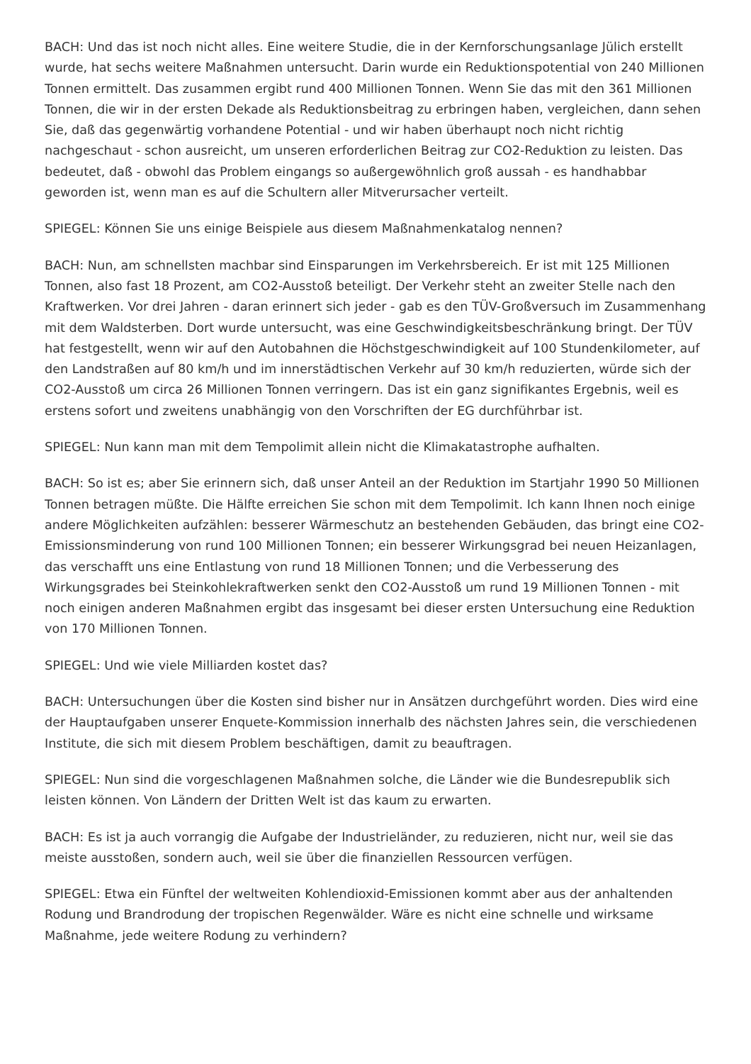BACH: Und das ist noch nicht alles. Eine weitere Studie, die in der Kernforschungsanlage Jülich erstellt wurde, hat sechs weitere Maßnahmen untersucht. Darin wurde ein Reduktionspotential von 240 Millionen Tonnen ermittelt. Das zusammen ergibt rund 400 Millionen Tonnen. Wenn Sie das mit den 361 Millionen Tonnen, die wir in der ersten Dekade als Reduktionsbeitrag zu erbringen haben, vergleichen, dann sehen Sie, daß das gegenwärtig vorhandene Potential - und wir haben überhaupt noch nicht richtig nachgeschaut - schon ausreicht, um unseren erforderlichen Beitrag zur CO2-Reduktion zu leisten. Das bedeutet, daß - obwohl das Problem eingangs so außergewöhnlich groß aussah - es handhabbar geworden ist, wenn man es auf die Schultern aller Mitverursacher verteilt.
SPIEGEL: Können Sie uns einige Beispiele aus diesem Maßnahmenkatalog nennen?
BACH: Nun, am schnellsten machbar sind Einsparungen im Verkehrsbereich. Er ist mit 125 Millionen Tonnen, also fast 18 Prozent, am CO2-Ausstoß beteiligt. Der Verkehr steht an zweiter Stelle nach den Kraftwerken. Vor drei Jahren - daran erinnert sich jeder - gab es den TÜV-Großversuch im Zusammenhang mit dem Waldsterben. Dort wurde untersucht, was eine Geschwindigkeitsbeschränkung bringt. Der TÜV hat festgestellt, wenn wir auf den Autobahnen die Höchstgeschwindigkeit auf 100 Stundenkilometer, auf den Landstraßen auf 80 km/h und im innerstädtischen Verkehr auf 30 km/h reduzierten, würde sich der CO2-Ausstoß um circa 26 Millionen Tonnen verringern. Das ist ein ganz signifikantes Ergebnis, weil es erstens sofort und zweitens unabhängig von den Vorschriften der EG durchführbar ist.
SPIEGEL: Nun kann man mit dem Tempolimit allein nicht die Klimakatastrophe aufhalten.
BACH: So ist es; aber Sie erinnern sich, daß unser Anteil an der Reduktion im Startjahr 1990 50 Millionen Tonnen betragen müßte. Die Hälfte erreichen Sie schon mit dem Tempolimit. Ich kann Ihnen noch einige andere Möglichkeiten aufzählen: besserer Wärmeschutz an bestehenden Gebäuden, das bringt eine CO2-Emissionsminderung von rund 100 Millionen Tonnen; ein besserer Wirkungsgrad bei neuen Heizanlagen, das verschafft uns eine Entlastung von rund 18 Millionen Tonnen; und die Verbesserung des Wirkungsgrades bei Steinkohlekraftwerken senkt den CO2-Ausstoß um rund 19 Millionen Tonnen - mit noch einigen anderen Maßnahmen ergibt das insgesamt bei dieser ersten Untersuchung eine Reduktion von 170 Millionen Tonnen.
SPIEGEL: Und wie viele Milliarden kostet das?
BACH: Untersuchungen über die Kosten sind bisher nur in Ansätzen durchgeführt worden. Dies wird eine der Hauptaufgaben unserer Enquete-Kommission innerhalb des nächsten Jahres sein, die verschiedenen Institute, die sich mit diesem Problem beschäftigen, damit zu beauftragen.
SPIEGEL: Nun sind die vorgeschlagenen Maßnahmen solche, die Länder wie die Bundesrepublik sich leisten können. Von Ländern der Dritten Welt ist das kaum zu erwarten.
BACH: Es ist ja auch vorrangig die Aufgabe der Industrieländer, zu reduzieren, nicht nur, weil sie das meiste ausstoßen, sondern auch, weil sie über die finanziellen Ressourcen verfügen.
SPIEGEL: Etwa ein Fünftel der weltweiten Kohlendioxid-Emissionen kommt aber aus der anhaltenden Rodung und Brandrodung der tropischen Regenwälder. Wäre es nicht eine schnelle und wirksame Maßnahme, jede weitere Rodung zu verhindern?